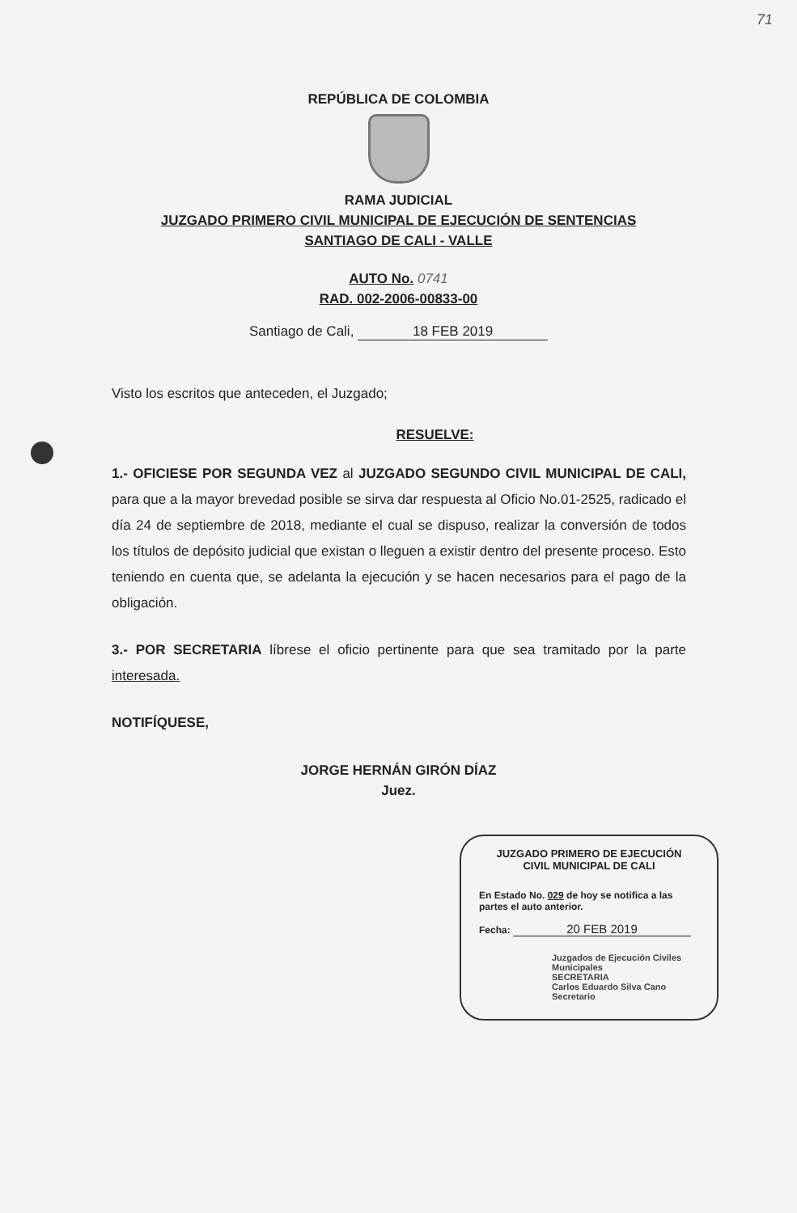71
REPÚBLICA DE COLOMBIA
RAMA JUDICIAL
JUZGADO PRIMERO CIVIL MUNICIPAL DE EJECUCIÓN DE SENTENCIAS
SANTIAGO DE CALI - VALLE
AUTO No. 0741
RAD. 002-2006-00833-00
Santiago de Cali, 18 FEB 2019
Visto los escritos que anteceden, el Juzgado;
RESUELVE:
1.- OFICIESE POR SEGUNDA VEZ al JUZGADO SEGUNDO CIVIL MUNICIPAL DE CALI, para que a la mayor brevedad posible se sirva dar respuesta al Oficio No.01-2525, radicado el día 24 de septiembre de 2018, mediante el cual se dispuso, realizar la conversión de todos los títulos de depósito judicial que existan o lleguen a existir dentro del presente proceso. Esto teniendo en cuenta que, se adelanta la ejecución y se hacen necesarios para el pago de la obligación.
3.- POR SECRETARIA líbrese el oficio pertinente para que sea tramitado por la parte interesada.
NOTIFÍQUESE,
JORGE HERNÁN GIRÓN DÍAZ
Juez.
JUZGADO PRIMERO DE EJECUCIÓN
CIVIL MUNICIPAL DE CALI
En Estado No. 029 de hoy se notifica a las partes el auto anterior.
Fecha: 20 FEB 2019
Juzgados de Ejecución Civiles Municipales
SECRETARIA
Carlos Eduardo Silva Cano
Secretario